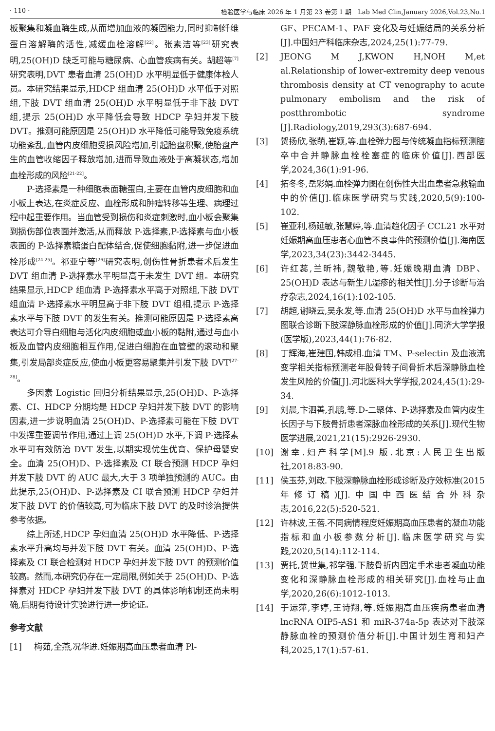· 110 · 检验医学与临床 2026 年 1 月第 23 卷第 1 期　Lab Med Clin,January 2026,Vol.23,No.1
板聚集和凝血酶生成,从而增加血液的凝固能力,同时抑制纤维蛋白溶解酶的活性,减缓血栓溶解<sup>[22]</sup>。张素洁等<sup>[23]</sup>研究表明,25(OH)D 缺乏可能与糖尿病、心血管疾病有关。胡超等<sup>[7]</sup>研究表明,DVT 患者血清 25(OH)D 水平明显低于健康体检人员。本研究结果显示,HDCP 组血清 25(OH)D 水平低于对照组,下肢 DVT 组血清 25(OH)D 水平明显低于非下肢 DVT 组,提示 25(OH)D 水平降低会导致 HDCP 孕妇并发下肢 DVT。推测可能原因是 25(OH)D 水平降低可能导致免疫系统功能紊乱,血管内皮细胞受损风险增加,引起胎盘积聚,使胎盘产生的血管收缩因子释放增加,进而导致血液处于高凝状态,增加血栓形成的风险<sup>[21-22]</sup>。
P-选择素是一种细胞表面糖蛋白,主要在血管内皮细胞和血小板上表达,在炎症反应、血栓形成和肿瘤转移等生理、病理过程中起重要作用。当血管受到损伤和炎症刺激时,血小板会聚集到损伤部位表面并激活,从而释放 P-选择素,P-选择素与血小板表面的 P-选择素糖蛋白配体结合,促使细胞黏附,进一步促进血栓形成<sup>[24-25]</sup>。祁亚宁等<sup>[26]</sup>研究表明,创伤性骨折患者术后发生 DVT 组血清 P-选择素水平明显高于未发生 DVT 组。本研究结果显示,HDCP 组血清 P-选择素水平高于对照组,下肢 DVT 组血清 P-选择素水平明显高于非下肢 DVT 组相,提示 P-选择素水平与下肢 DVT 的发生有关。推测可能原因是 P-选择素高表达可介导白细胞与活化内皮细胞或血小板的黏附,通过与血小板及血管内皮细胞相互作用,促进白细胞在血管壁的滚动和聚集,引发局部炎症反应,使血小板更容易聚集并引发下肢 DVT<sup>[27-28]</sup>。
多因素 Logistic 回归分析结果显示,25(OH)D、P-选择素、CI、HDCP 分期均是 HDCP 孕妇并发下肢 DVT 的影响因素,进一步说明血清 25(OH)D、P-选择素可能在下肢 DVT 中发挥重要调节作用,通过上调 25(OH)D 水平,下调 P-选择素水平可有效防治 DVT 发生,以期实现优生优育、保护母婴安全。血清 25(OH)D、P-选择素及 CI 联合预测 HDCP 孕妇并发下肢 DVT 的 AUC 最大,大于 3 项单独预测的 AUC。由此提示,25(OH)D、P-选择素及 CI 联合预测 HDCP 孕妇并发下肢 DVT 的价值较高,可为临床下肢 DVT 的及时诊治提供参考依据。
综上所述,HDCP 孕妇血清 25(OH)D 水平降低、P-选择素水平升高均与并发下肢 DVT 有关。血清 25(OH)D、P-选择素及 CI 联合检测对 HDCP 孕妇并发下肢 DVT 的预测价值较高。然而,本研究仍存在一定局限,例如关于 25(OH)D、P-选择素对 HDCP 孕妇并发下肢 DVT 的具体影响机制还尚未明确,后期有待设计实验进行进一步论证。
参考文献
[1] 梅茹,全燕,况华进.妊娠期高血压患者血清 Pl-
GF、PECAM-1、PAF 变化及与妊娠结局的关系分析[J].中国妇产科临床杂志,2024,25(1):77-79.
[2] JEONG M J,KWON H,NOH M,et al.Relationship of lower-extremity deep venous thrombosis density at CT venography to acute pulmonary embolism and the risk of postthrombotic syndrome [J].Radiology,2019,293(3):687-694.
[3] 贺扬欣,张萌,崔颖,等.血栓弹力图与传统凝血指标预测脑卒中合并静脉血栓栓塞症的临床价值[J].西部医学,2024,36(1):91-96.
[4] 拓冬冬,岳彩娟.血栓弹力图在创伤性大出血患者急救输血中的价值[J].临床医学研究与实践,2020,5(9):100-102.
[5] 崔亚利,杨延敏,张慧婷,等.血清趋化因子 CCL21 水平对妊娠期高血压患者心血管不良事件的预测价值[J].海南医学,2023,34(23):3442-3445.
[6] 许红蕊,兰昕祎,魏敬艳,等.妊娠晚期血清 DBP、25(OH)D 表达与新生儿湿疹的相关性[J].分子诊断与治疗杂志,2024,16(1):102-105.
[7] 胡超,谢晓云,吴永发,等.血清 25(OH)D 水平与血栓弹力图联合诊断下肢深静脉血栓形成的价值[J].同济大学学报(医学版),2023,44(1):76-82.
[8] 丁辉海,崔建国,韩成相.血清 TM、P-selectin 及血液流变学相关指标预测老年股骨转子间骨折术后深静脉血栓发生风险的价值[J].河北医科大学学报,2024,45(1):29-34.
[9] 刘晨,卞泗善,孔鹏,等.D-二聚体、P-选择素及血管内皮生长因子与下肢骨折患者深脉血栓形成的关系[J].现代生物医学进展,2021,21(15):2926-2930.
[10] 谢幸.妇产科学[M].9 版.北京:人民卫生出版社,2018:83-90.
[11] 侯玉芬,刘政.下肢深静脉血栓形成诊断及疗效标准(2015 年修订稿)[J].中国中西医结合外科杂志,2016,22(5):520-521.
[12] 许林波,王蓓.不同病情程度妊娠期高血压患者的凝血功能指标和血小板参数分析[J].临床医学研究与实践,2020,5(14):112-114.
[13] 贾托,贺世集,祁学强.下肢骨折内固定手术患者凝血功能变化和深静脉血栓形成的相关研究[J].血栓与止血学,2020,26(6):1012-1013.
[14] 于运萍,李婷,王诗翔,等.妊娠期高血压疾病患者血清 lncRNA OIP5-AS1 和 miR-374a-5p 表达对下肢深静脉血栓的预测价值分析[J].中国计划生育和妇产科,2025,17(1):57-61.